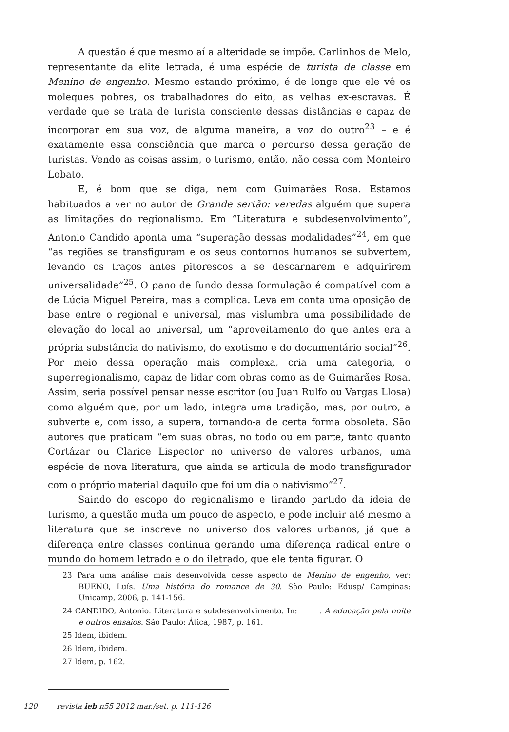A questão é que mesmo aí a alteridade se impõe. Carlinhos de Melo, representante da elite letrada, é uma espécie de turista de classe em Menino de engenho. Mesmo estando próximo, é de longe que ele vê os moleques pobres, os trabalhadores do eito, as velhas ex-escravas. É verdade que se trata de turista consciente dessas distâncias e capaz de incorporar em sua voz, de alguma maneira, a voz do outro<sup>23</sup> – e é exatamente essa consciência que marca o percurso dessa geração de turistas. Vendo as coisas assim, o turismo, então, não cessa com Monteiro Lobato.
E, é bom que se diga, nem com Guimarães Rosa. Estamos habituados a ver no autor de Grande sertão: veredas alguém que supera as limitações do regionalismo. Em “Literatura e subdesenvolvimento”, Antonio Candido aponta uma “superação dessas modalidades”<sup>24</sup>, em que “as regiões se transfiguram e os seus contornos humanos se subvertem, levando os traços antes pitorescos a se descarnarem e adquirirem universalidade”<sup>25</sup>. O pano de fundo dessa formulação é compatível com a de Lúcia Miguel Pereira, mas a complica. Leva em conta uma oposição de base entre o regional e universal, mas vislumbra uma possibilidade de elevação do local ao universal, um “aproveitamento do que antes era a própria substância do nativismo, do exotismo e do documentário social”<sup>26</sup>. Por meio dessa operação mais complexa, cria uma categoria, o superregionalismo, capaz de lidar com obras como as de Guimarães Rosa. Assim, seria possível pensar nesse escritor (ou Juan Rulfo ou Vargas Llosa) como alguém que, por um lado, integra uma tradição, mas, por outro, a subverte e, com isso, a supera, tornando-a de certa forma obsoleta. São autores que praticam “em suas obras, no todo ou em parte, tanto quanto Cortázar ou Clarice Lispector no universo de valores urbanos, uma espécie de nova literatura, que ainda se articula de modo transfigurador com o próprio material daquilo que foi um dia o nativismo”<sup>27</sup>.
Saindo do escopo do regionalismo e tirando partido da ideia de turismo, a questão muda um pouco de aspecto, e pode incluir até mesmo a literatura que se inscreve no universo dos valores urbanos, já que a diferença entre classes continua gerando uma diferença radical entre o mundo do homem letrado e o do iletrado, que ele tenta figurar. O
23 Para uma análise mais desenvolvida desse aspecto de Menino de engenho, ver: BUENO, Luís. Uma história do romance de 30. São Paulo: Edusp/ Campinas: Unicamp, 2006, p. 141-156.
24 CANDIDO, Antonio. Literatura e subdesenvolvimento. In: _____. A educação pela noite e outros ensaios. São Paulo: Ática, 1987, p. 161.
25 Idem, ibidem.
26 Idem, ibidem.
27 Idem, p. 162.
120 revista ieb n55 2012 mar./set. p. 111-126